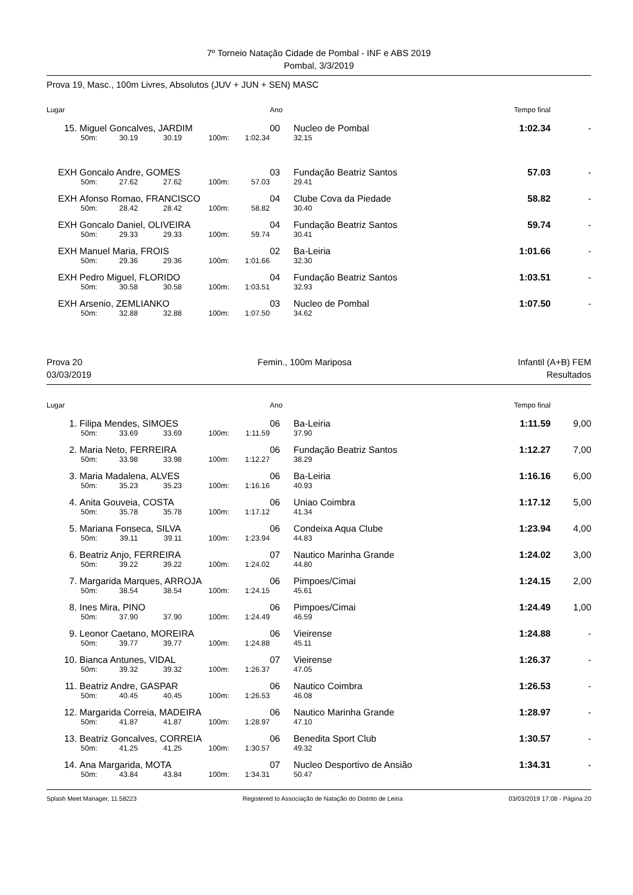7º Torneio Natação Cidade de Pombal - INF e ABS 2019
Pombal, 3/3/2019
Prova 19, Masc., 100m Livres, Absolutos (JUV + JUN + SEN) MASC
| Lugar | | | | | | Ano | | Tempo final | |
| --- | --- | --- | --- | --- | --- | --- | --- | --- | --- |
| 15. | Miguel Goncalves, JARDIM | | | | | 00 | Nucleo de Pombal | 1:02.34 | - |
| | 50m: | 30.19 | 30.19 | 100m: | 1:02.34 | | 32.15 | | |
| EXH | Goncalo Andre, GOMES | | | | | 03 | Fundação Beatriz Santos | 57.03 | - |
| | 50m: | 27.62 | 27.62 | 100m: | 57.03 | | 29.41 | | |
| EXH | Afonso Romao, FRANCISCO | | | | | 04 | Clube Cova da Piedade | 58.82 | - |
| | 50m: | 28.42 | 28.42 | 100m: | 58.82 | | 30.40 | | |
| EXH | Goncalo Daniel, OLIVEIRA | | | | | 04 | Fundação Beatriz Santos | 59.74 | - |
| | 50m: | 29.33 | 29.33 | 100m: | 59.74 | | 30.41 | | |
| EXH | Manuel Maria, FROIS | | | | | 02 | Ba-Leiria | 1:01.66 | - |
| | 50m: | 29.36 | 29.36 | 100m: | 1:01.66 | | 32.30 | | |
| EXH | Pedro Miguel, FLORIDO | | | | | 04 | Fundação Beatriz Santos | 1:03.51 | - |
| | 50m: | 30.58 | 30.58 | 100m: | 1:03.51 | | 32.93 | | |
| EXH | Arsenio, ZEMLIANKO | | | | | 03 | Nucleo de Pombal | 1:07.50 | - |
| | 50m: | 32.88 | 32.88 | 100m: | 1:07.50 | | 34.62 | | |
Prova 20
03/03/2019
Femin., 100m Mariposa Infantil (A+B) FEM
Resultados
| Lugar | | | | | | Ano | | Tempo final | |
| --- | --- | --- | --- | --- | --- | --- | --- | --- | --- |
| 1. | Filipa Mendes, SIMOES | | | | | 06 | Ba-Leiria | 1:11.59 | 9,00 |
| | 50m: | 33.69 | 33.69 | 100m: | 1:11.59 | | 37.90 | | |
| 2. | Maria Neto, FERREIRA | | | | | 06 | Fundação Beatriz Santos | 1:12.27 | 7,00 |
| | 50m: | 33.98 | 33.98 | 100m: | 1:12.27 | | 38.29 | | |
| 3. | Maria Madalena, ALVES | | | | | 06 | Ba-Leiria | 1:16.16 | 6,00 |
| | 50m: | 35.23 | 35.23 | 100m: | 1:16.16 | | 40.93 | | |
| 4. | Anita Gouveia, COSTA | | | | | 06 | Uniao Coimbra | 1:17.12 | 5,00 |
| | 50m: | 35.78 | 35.78 | 100m: | 1:17.12 | | 41.34 | | |
| 5. | Mariana Fonseca, SILVA | | | | | 06 | Condeixa Aqua Clube | 1:23.94 | 4,00 |
| | 50m: | 39.11 | 39.11 | 100m: | 1:23.94 | | 44.83 | | |
| 6. | Beatriz Anjo, FERREIRA | | | | | 07 | Nautico Marinha Grande | 1:24.02 | 3,00 |
| | 50m: | 39.22 | 39.22 | 100m: | 1:24.02 | | 44.80 | | |
| 7. | Margarida Marques, ARROJA | | | | | 06 | Pimpoes/Cimai | 1:24.15 | 2,00 |
| | 50m: | 38.54 | 38.54 | 100m: | 1:24.15 | | 45.61 | | |
| 8. | Ines Mira, PINO | | | | | 06 | Pimpoes/Cimai | 1:24.49 | 1,00 |
| | 50m: | 37.90 | 37.90 | 100m: | 1:24.49 | | 46.59 | | |
| 9. | Leonor Caetano, MOREIRA | | | | | 06 | Vieirense | 1:24.88 | - |
| | 50m: | 39.77 | 39.77 | 100m: | 1:24.88 | | 45.11 | | |
| 10. | Bianca Antunes, VIDAL | | | | | 07 | Vieirense | 1:26.37 | - |
| | 50m: | 39.32 | 39.32 | 100m: | 1:26.37 | | 47.05 | | |
| 11. | Beatriz Andre, GASPAR | | | | | 06 | Nautico Coimbra | 1:26.53 | - |
| | 50m: | 40.45 | 40.45 | 100m: | 1:26.53 | | 46.08 | | |
| 12. | Margarida Correia, MADEIRA | | | | | 06 | Nautico Marinha Grande | 1:28.97 | - |
| | 50m: | 41.87 | 41.87 | 100m: | 1:28.97 | | 47.10 | | |
| 13. | Beatriz Goncalves, CORREIA | | | | | 06 | Benedita Sport Club | 1:30.57 | - |
| | 50m: | 41.25 | 41.25 | 100m: | 1:30.57 | | 49.32 | | |
| 14. | Ana Margarida, MOTA | | | | | 07 | Nucleo Desportivo de Ansião | 1:34.31 | - |
| | 50m: | 43.84 | 43.84 | 100m: | 1:34.31 | | 50.47 | | |
Splash Meet Manager, 11.58223 Registered to Associação de Natação do Distrito de Leiria 03/03/2019 17:08 - Página 20